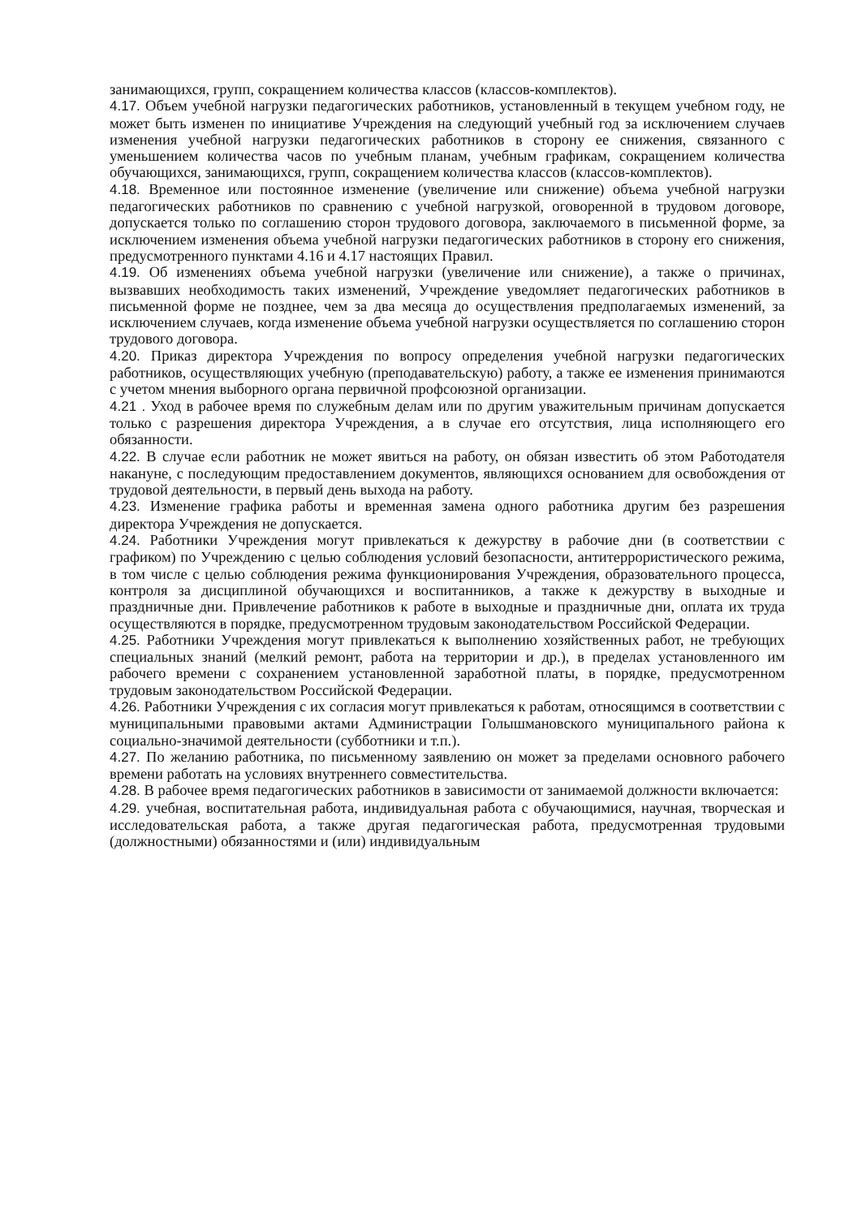занимающихся, групп, сокращением количества классов (классов-комплектов).
4.17. Объем учебной нагрузки педагогических работников, установленный в текущем учебном году, не может быть изменен по инициативе Учреждения на следующий учебный год за исключением случаев изменения учебной нагрузки педагогических работников в сторону ее снижения, связанного с уменьшением количества часов по учебным планам, учебным графикам, сокращением количества обучающихся, занимающихся, групп, сокращением количества классов (классов-комплектов).
4.18. Временное или постоянное изменение (увеличение или снижение) объема учебной нагрузки педагогических работников по сравнению с учебной нагрузкой, оговоренной в трудовом договоре, допускается только по соглашению сторон трудового договора, заключаемого в письменной форме, за исключением изменения объема учебной нагрузки педагогических работников в сторону его снижения, предусмотренного пунктами 4.16 и 4.17 настоящих Правил.
4.19. Об изменениях объема учебной нагрузки (увеличение или снижение), а также о причинах, вызвавших необходимость таких изменений, Учреждение уведомляет педагогических работников в письменной форме не позднее, чем за два месяца до осуществления предполагаемых изменений, за исключением случаев, когда изменение объема учебной нагрузки осуществляется по соглашению сторон трудового договора.
4.20. Приказ директора Учреждения по вопросу определения учебной нагрузки педагогических работников, осуществляющих учебную (преподавательскую) работу, а также ее изменения принимаются с учетом мнения выборного органа первичной профсоюзной организации.
4.21 . Уход в рабочее время по служебным делам или по другим уважительным причинам допускается только с разрешения директора Учреждения, а в случае его отсутствия, лица исполняющего его обязанности.
4.22. В случае если работник не может явиться на работу, он обязан известить об этом Работодателя накануне, с последующим предоставлением документов, являющихся основанием для освобождения от трудовой деятельности, в первый день выхода на работу.
4.23. Изменение графика работы и временная замена одного работника другим без разрешения директора Учреждения не допускается.
4.24. Работники Учреждения могут привлекаться к дежурству в рабочие дни (в соответствии с графиком) по Учреждению с целью соблюдения условий безопасности, антитеррористического режима, в том числе с целью соблюдения режима функционирования Учреждения, образовательного процесса, контроля за дисциплиной обучающихся и воспитанников, а также к дежурству в выходные и праздничные дни. Привлечение работников к работе в выходные и праздничные дни, оплата их труда осуществляются в порядке, предусмотренном трудовым законодательством Российской Федерации.
4.25. Работники Учреждения могут привлекаться к выполнению хозяйственных работ, не требующих специальных знаний (мелкий ремонт, работа на территории и др.), в пределах установленного им рабочего времени с сохранением установленной заработной платы, в порядке, предусмотренном трудовым законодательством Российской Федерации.
4.26. Работники Учреждения с их согласия могут привлекаться к работам, относящимся в соответствии с муниципальными правовыми актами Администрации Голышмановского муниципального района к социально-значимой деятельности (субботники и т.п.).
4.27. По желанию работника, по письменному заявлению он может за пределами основного рабочего времени работать на условиях внутреннего совместительства.
4.28. В рабочее время педагогических работников в зависимости от занимаемой должности включается:
4.29. учебная, воспитательная работа, индивидуальная работа с обучающимися, научная, творческая и исследовательская работа, а также другая педагогическая работа, предусмотренная трудовыми (должностными) обязанностями и (или) индивидуальным